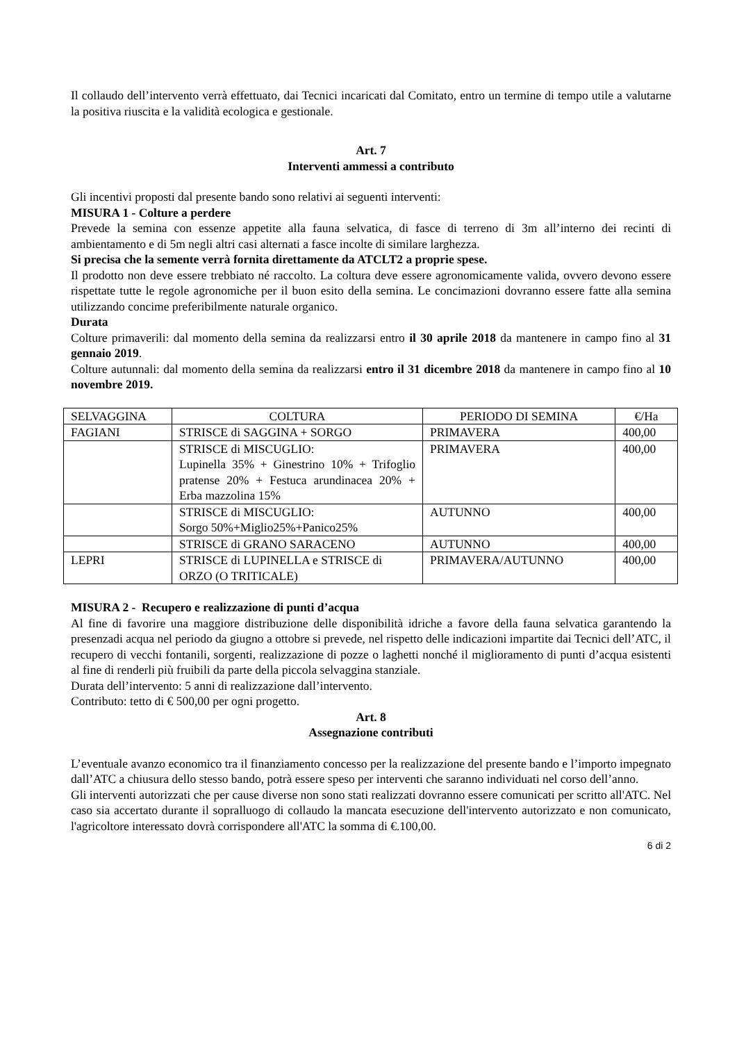Il collaudo dell’intervento verrà effettuato, dai Tecnici incaricati dal Comitato, entro un termine di tempo utile a valutarne la positiva riuscita e la validità ecologica e gestionale.
Art. 7
Interventi ammessi a contributo
Gli incentivi proposti dal presente bando sono relativi ai seguenti interventi:
MISURA 1 - Colture a perdere
Prevede la semina con essenze appetite alla fauna selvatica, di fasce di terreno di 3m all’interno dei recinti di ambientamento e di 5m negli altri casi alternati a fasce incolte di similare larghezza.
Si precisa che la semente verrà fornita direttamente da ATCLT2 a proprie spese.
Il prodotto non deve essere trebbiato né raccolto. La coltura deve essere agronomicamente valida, ovvero devono essere rispettate tutte le regole agronomiche per il buon esito della semina. Le concimazioni dovranno essere fatte alla semina utilizzando concime preferibilmente naturale organico.
Durata
Colture primaverili: dal momento della semina da realizzarsi entro il 30 aprile 2018 da mantenere in campo fino al 31 gennaio 2019.
Colture autunnali: dal momento della semina da realizzarsi entro il 31 dicembre 2018 da mantenere in campo fino al 10 novembre 2019.
| SELVAGGINA | COLTURA | PERIODO DI SEMINA | €/Ha |
| FAGIANI | STRISCE di SAGGINA + SORGO | PRIMAVERA | 400,00 |
| | STRISCE di MISCUGLIO: Lupinella 35% + Ginestrino 10% + Trifoglio pratense 20% + Festuca arundinacea 20% + Erba mazzolina 15% | PRIMAVERA | 400,00 |
| | STRISCE di MISCUGLIO: Sorgo 50%+Miglio25%+Panico25% | AUTUNNO | 400,00 |
| | STRISCE di GRANO SARACENO | AUTUNNO | 400,00 |
| LEPRI | STRISCE di LUPINELLA e STRISCE di ORZO (O TRITICALE) | PRIMAVERA/AUTUNNO | 400,00 |
MISURA 2 - Recupero e realizzazione di punti d’acqua
Al fine di favorire una maggiore distribuzione delle disponibilità idriche a favore della fauna selvatica garantendo la presenzadi acqua nel periodo da giugno a ottobre si prevede, nel rispetto delle indicazioni impartite dai Tecnici dell’ATC, il recupero di vecchi fontanili, sorgenti, realizzazione di pozze o laghetti nonché il miglioramento di punti d’acqua esistenti al fine di renderli più fruibili da parte della piccola selvaggina stanziale.
Durata dell’intervento: 5 anni di realizzazione dall’intervento.
Contributo: tetto di € 500,00 per ogni progetto.
Art. 8
Assegnazione contributi
L’eventuale avanzo economico tra il finanziamento concesso per la realizzazione del presente bando e l’importo impegnato dall’ATC a chiusura dello stesso bando, potrà essere speso per interventi che saranno individuati nel corso dell’anno.
Gli interventi autorizzati che per cause diverse non sono stati realizzati dovranno essere comunicati per scritto all'ATC. Nel caso sia accertato durante il sopralluogo di collaudo la mancata esecuzione dell'intervento autorizzato e non comunicato, l'agricoltore interessato dovrà corrispondere all'ATC la somma di €.100,00.
6 di 2